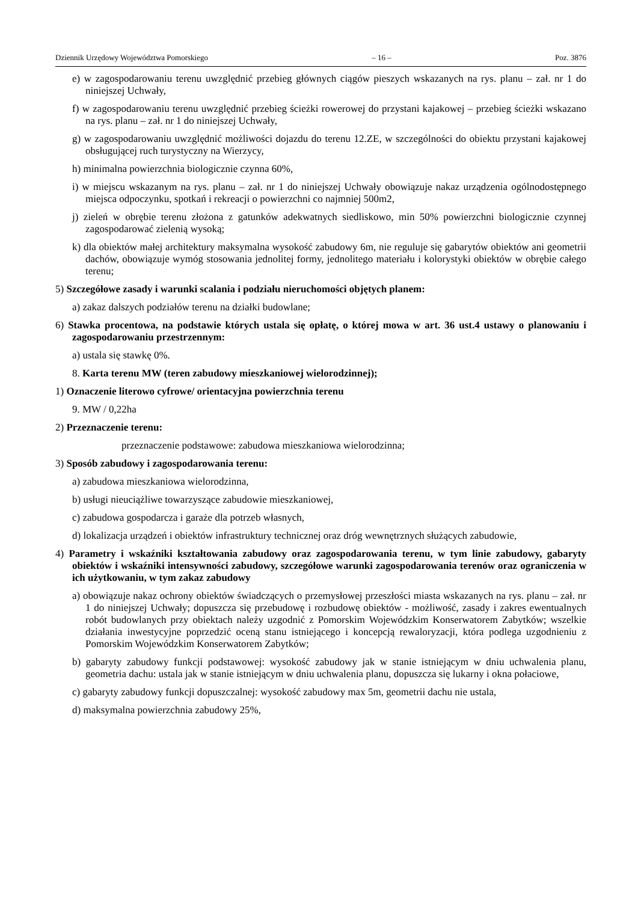Dziennik Urzędowy Województwa Pomorskiego – 16 – Poz. 3876
e) w zagospodarowaniu terenu uwzględnić przebieg głównych ciągów pieszych wskazanych na rys. planu – zał. nr 1 do niniejszej Uchwały,
f) w zagospodarowaniu terenu uwzględnić przebieg ścieżki rowerowej do przystani kajakowej – przebieg ścieżki wskazano na rys. planu – zał. nr 1 do niniejszej Uchwały,
g) w zagospodarowaniu uwzględnić możliwości dojazdu do terenu 12.ZE, w szczególności do obiektu przystani kajakowej obsługującej ruch turystyczny na Wierzycy,
h) minimalna powierzchnia biologicznie czynna 60%,
i) w miejscu wskazanym na rys. planu – zał. nr 1 do niniejszej Uchwały obowiązuje nakaz urządzenia ogólnodostępnego miejsca odpoczynku, spotkań i rekreacji o powierzchni co najmniej 500m2,
j) zieleń w obrębie terenu złożona z gatunków adekwatnych siedliskowo, min 50% powierzchni biologicznie czynnej zagospodarować zielenią wysoką;
k) dla obiektów małej architektury maksymalna wysokość zabudowy 6m, nie reguluje się gabarytów obiektów ani geometrii dachów, obowiązuje wymóg stosowania jednolitej formy, jednolitego materiału i kolorystyki obiektów w obrębie całego terenu;
5) Szczegółowe zasady i warunki scalania i podziału nieruchomości objętych planem:
a) zakaz dalszych podziałów terenu na działki budowlane;
6) Stawka procentowa, na podstawie których ustala się opłatę, o której mowa w art. 36 ust.4 ustawy o planowaniu i zagospodarowaniu przestrzennym:
a) ustala się stawkę 0%.
8. Karta terenu MW (teren zabudowy mieszkaniowej wielorodzinnej);
1) Oznaczenie literowo cyfrowe/ orientacyjna powierzchnia terenu
9. MW / 0,22ha
2) Przeznaczenie terenu:
przeznaczenie podstawowe: zabudowa mieszkaniowa wielorodzinna;
3) Sposób zabudowy i zagospodarowania terenu:
a) zabudowa mieszkaniowa wielorodzinna,
b) usługi nieuciążliwe towarzyszące zabudowie mieszkaniowej,
c) zabudowa gospodarcza i garaże dla potrzeb własnych,
d) lokalizacja urządzeń i obiektów infrastruktury technicznej oraz dróg wewnętrznych służących zabudowie,
4) Parametry i wskaźniki kształtowania zabudowy oraz zagospodarowania terenu, w tym linie zabudowy, gabaryty obiektów i wskaźniki intensywności zabudowy, szczegółowe warunki zagospodarowania terenów oraz ograniczenia w ich użytkowaniu, w tym zakaz zabudowy
a) obowiązuje nakaz ochrony obiektów świadczących o przemysłowej przeszłości miasta wskazanych na rys. planu – zał. nr 1 do niniejszej Uchwały; dopuszcza się przebudowę i rozbudowę obiektów - możliwość, zasady i zakres ewentualnych robót budowlanych przy obiektach należy uzgodnić z Pomorskim Wojewódzkim Konserwatorem Zabytków; wszelkie działania inwestycyjne poprzedzić oceną stanu istniejącego i koncepcją rewaloryzacji, która podlega uzgodnieniu z Pomorskim Wojewódzkim Konserwatorem Zabytków;
b) gabaryty zabudowy funkcji podstawowej: wysokość zabudowy jak w stanie istniejącym w dniu uchwalenia planu, geometria dachu: ustala jak w stanie istniejącym w dniu uchwalenia planu, dopuszcza się lukarny i okna połaciowe,
c) gabaryty zabudowy funkcji dopuszczalnej: wysokość zabudowy max 5m, geometrii dachu nie ustala,
d) maksymalna powierzchnia zabudowy 25%,